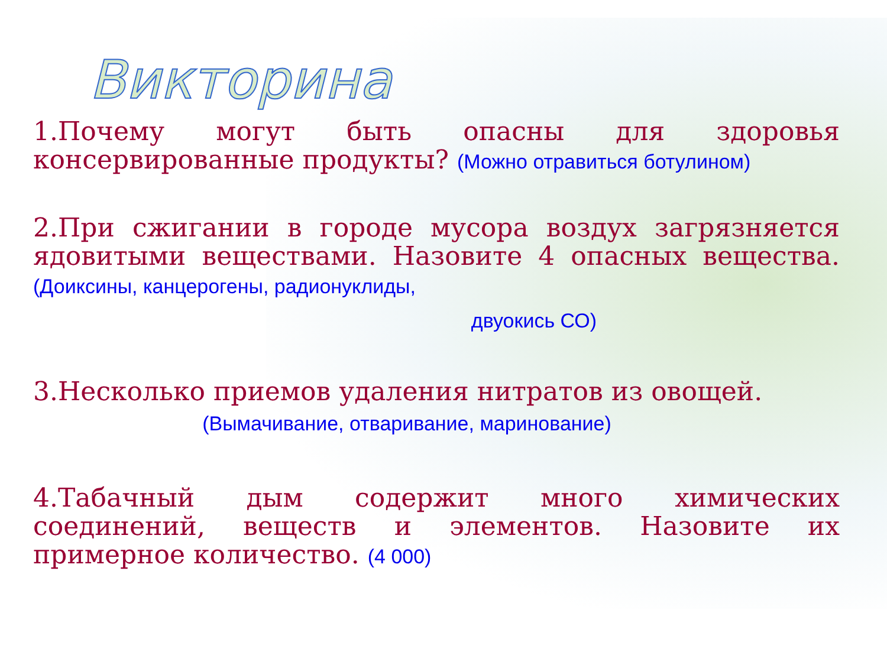Викторина
1.Почему могут быть опасны для здоровья консервированные продукты? (Можно отравиться ботулином)
2.При сжигании в городе мусора воздух загрязняется ядовитыми веществами. Назовите 4 опасных вещества. (Доиксины, канцерогены, радионуклиды,
двуокись СО)
3.Несколько приемов удаления нитратов из овощей.
(Вымачивание, отваривание, маринование)
4.Табачный дым содержит много химических соединений, веществ и элементов. Назовите их примерное количество. (4 000)